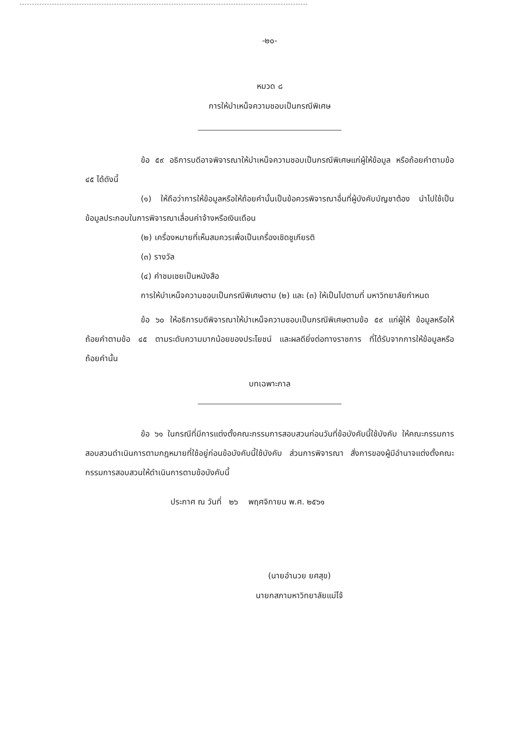-๒๐-
หมวด ๘
การให้บำเหน็จความชอบเป็นกรณีพิเศษ
ข้อ ๕๙ อธิการบดีอาจพิจารณาให้บำเหน็จความชอบเป็นกรณีพิเศษแก่ผู้ให้ข้อมูล หรือถ้อยคำตามข้อ ๔๕ ได้ดังนี้
(๑) ให้ถือว่าการให้ข้อมูลหรือให้ถ้อยคำนั้นเป็นข้อควรพิจารณาอื่นที่ผู้บังคับบัญชาต้อง นำไปใช้เป็นข้อมูลประกอบในการพิจารณาเลื่อนค่าจ้างหรือเงินเดือน
(๒) เครื่องหมายที่เห็นสมควรเพื่อเป็นเครื่องเชิดชูเกียรติ
(๓) รางวัล
(๔) คำชมเชยเป็นหนังสือ
การให้บำเหน็จความชอบเป็นกรณีพิเศษตาม (๒) และ (๓) ให้เป็นไปตามที่ มหาวิทยาลัยกำหนด
ข้อ ๖๐ ให้อธิการบดีพิจารณาให้บำเหน็จความชอบเป็นกรณีพิเศษตามข้อ ๕๙ แก่ผู้ให้ ข้อมูลหรือให้ถ้อยคำตามข้อ ๔๕ ตามระดับความมากน้อยของประโยชน์ และผลดียิ่งต่อทางราชการ ที่ได้รับจากการให้ข้อมูลหรือถ้อยคำนั้น
บทเฉพาะกาล
ข้อ ๖๑ ในกรณีที่มีการแต่งตั้งคณะกรรมการสอบสวนก่อนวันที่ข้อบังคับนี้ใช้บังคับ ให้คณะกรรมการสอบสวนดำเนินการตามกฎหมายที่ใช้อยู่ก่อนข้อบังคับนี้ใช้บังคับ ส่วนการพิจารณา สั่งการของผู้มีอำนาจแต่งตั้งคณะกรรมการสอบสวนให้ดำเนินการตามข้อบังคับนี้
ประกาศ ณ วันที่ ๒๖ พฤศจิกายน พ.ศ. ๒๕๖๑
(นายอำนวย ยศสุข)
นายกสภามหาวิทยาลัยแม่โจ้